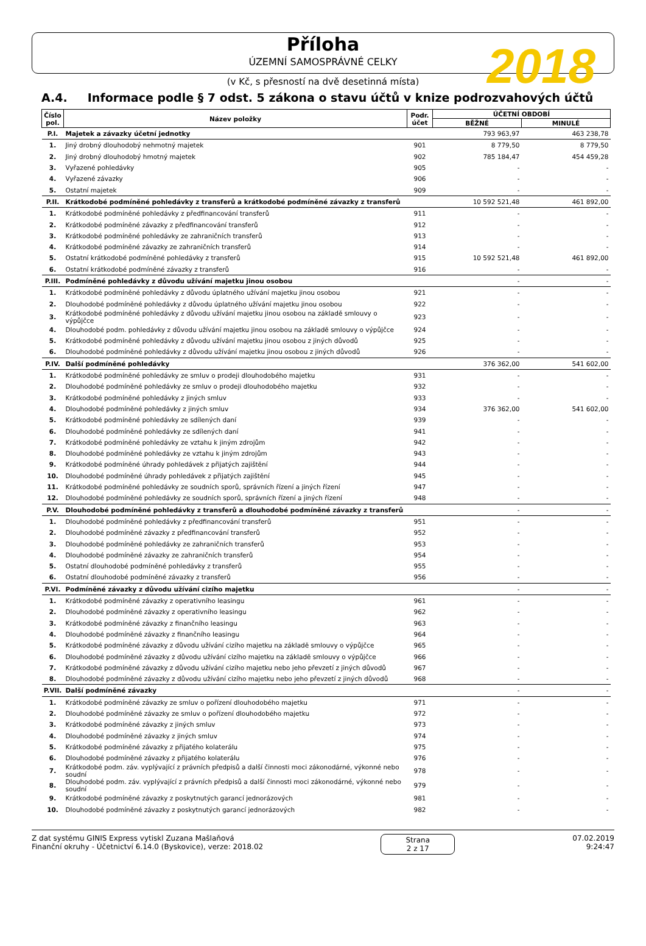Příloha
ÚZEMNÍ SAMOSPRÁVNÉ CELKY
2018
(v Kč, s přesností na dvě desetinná místa)
A.4. Informace podle § 7 odst. 5 zákona o stavu účtů v knize podrozvahových účtů
| Číslo pol. | Název položky | Podr. účet | ÚČETNÍ OBDOBÍ | |
| --- | --- | --- | --- | --- |
| | | | BĚŽNÉ | MINULÉ |
| P.I. | Majetek a závazky účetní jednotky | | 793 963,97 | 463 238,78 |
| 1. | Jiný drobný dlouhodobý nehmotný majetek | 901 | 8 779,50 | 8 779,50 |
| 2. | Jiný drobný dlouhodobý hmotný majetek | 902 | 785 184,47 | 454 459,28 |
| 3. | Vyřazené pohledávky | 905 | - | - |
| 4. | Vyřazené závazky | 906 | - | - |
| 5. | Ostatní majetek | 909 | - | - |
| P.II. | Krátkodobé podmíněné pohledávky z transferů a krátkodobé podmíněné závazky z transferů | | 10 592 521,48 | 461 892,00 |
| 1. | Krátkodobé podmíněné pohledávky z předfinancování transferů | 911 | - | - |
| 2. | Krátkodobé podmíněné závazky z předfinancování transferů | 912 | - | - |
| 3. | Krátkodobé podmíněné pohledávky ze zahraničních transferů | 913 | - | - |
| 4. | Krátkodobé podmíněné závazky ze zahraničních transferů | 914 | - | - |
| 5. | Ostatní krátkodobé podmíněné pohledávky z transferů | 915 | 10 592 521,48 | 461 892,00 |
| 6. | Ostatní krátkodobé podmíněné závazky z transferů | 916 | - | - |
| P.III. | Podmíněné pohledávky z důvodu užívání majetku jinou osobou | | - | - |
| 1. | Krátkodobé podmíněné pohledávky z důvodu úplatného užívání majetku jinou osobou | 921 | - | - |
| 2. | Dlouhodobé podmíněné pohledávky z důvodu úplatného užívání majetku jinou osobou | 922 | - | - |
| 3. | Krátkodobé podmíněné pohledávky z důvodu užívání majetku jinou osobou na základě smlouvy o výpůjčce | 923 | - | - |
| 4. | Dlouhodobé podm. pohledávky z důvodu užívání majetku jinou osobou na základě smlouvy o výpůjčce | 924 | - | - |
| 5. | Krátkodobé podmíněné pohledávky z důvodu užívání majetku jinou osobou z jiných důvodů | 925 | - | - |
| 6. | Dlouhodobé podmíněné pohledávky z důvodu užívání majetku jinou osobou z jiných důvodů | 926 | - | - |
| P.IV. | Další podmíněné pohledávky | | 376 362,00 | 541 602,00 |
| 1. | Krátkodobé podmíněné pohledávky ze smluv o prodeji dlouhodobého majetku | 931 | - | - |
| 2. | Dlouhodobé podmíněné pohledávky ze smluv o prodeji dlouhodobého majetku | 932 | - | - |
| 3. | Krátkodobé podmíněné pohledávky z jiných smluv | 933 | - | - |
| 4. | Dlouhodobé podmíněné pohledávky z jiných smluv | 934 | 376 362,00 | 541 602,00 |
| 5. | Krátkodobé podmíněné pohledávky ze sdílených daní | 939 | - | - |
| 6. | Dlouhodobé podmíněné pohledávky ze sdílených daní | 941 | - | - |
| 7. | Krátkodobé podmíněné pohledávky ze vztahu k jiným zdrojům | 942 | - | - |
| 8. | Dlouhodobé podmíněné pohledávky ze vztahu k jiným zdrojům | 943 | - | - |
| 9. | Krátkodobé podmíněné úhrady pohledávek z přijatých zajištění | 944 | - | - |
| 10. | Dlouhodobé podmíněné úhrady pohledávek z přijatých zajištění | 945 | - | - |
| 11. | Krátkodobé podmíněné pohledávky ze soudních sporů, správních řízení a jiných řízení | 947 | - | - |
| 12. | Dlouhodobé podmíněné pohledávky ze soudních sporů, správních řízení a jiných řízení | 948 | - | - |
| P.V. | Dlouhodobé podmíněné pohledávky z transferů a dlouhodobé podmíněné závazky z transferů | | - | - |
| 1. | Dlouhodobé podmíněné pohledávky z předfinancování transferů | 951 | - | - |
| 2. | Dlouhodobé podmíněné závazky z předfinancování transferů | 952 | - | - |
| 3. | Dlouhodobé podmíněné pohledávky ze zahraničních transferů | 953 | - | - |
| 4. | Dlouhodobé podmíněné závazky ze zahraničních transferů | 954 | - | - |
| 5. | Ostatní dlouhodobé podmíněné pohledávky z transferů | 955 | - | - |
| 6. | Ostatní dlouhodobé podmíněné závazky z transferů | 956 | - | - |
| P.VI. | Podmíněné závazky z důvodu užívání cizího majetku | | - | - |
| 1. | Krátkodobé podmíněné závazky z operativního leasingu | 961 | - | - |
| 2. | Dlouhodobé podmíněné závazky z operativního leasingu | 962 | - | - |
| 3. | Krátkodobé podmíněné závazky z finančního leasingu | 963 | - | - |
| 4. | Dlouhodobé podmíněné závazky z finančního leasingu | 964 | - | - |
| 5. | Krátkodobé podmíněné závazky z důvodu užívání cizího majetku na základě smlouvy o výpůjčce | 965 | - | - |
| 6. | Dlouhodobé podmíněné závazky z důvodu užívání cizího majetku na základě smlouvy o výpůjčce | 966 | - | - |
| 7. | Krátkodobé podmíněné závazky z důvodu užívání cizího majetku nebo jeho převzetí z jiných důvodů | 967 | - | - |
| 8. | Dlouhodobé podmíněné závazky z důvodu užívání cizího majetku nebo jeho převzetí z jiných důvodů | 968 | - | - |
| P.VII. | Další podmíněné závazky | | - | - |
| 1. | Krátkodobé podmíněné závazky ze smluv o pořízení dlouhodobého majetku | 971 | - | - |
| 2. | Dlouhodobé podmíněné závazky ze smluv o pořízení dlouhodobého majetku | 972 | - | - |
| 3. | Krátkodobé podmíněné závazky z jiných smluv | 973 | - | - |
| 4. | Dlouhodobé podmíněné závazky z jiných smluv | 974 | - | - |
| 5. | Krátkodobé podmíněné závazky z přijatého kolaterálu | 975 | - | - |
| 6. | Dlouhodobé podmíněné závazky z přijatého kolaterálu | 976 | - | - |
| 7. | Krátkodobé podm. záv. vyplývající z právních předpisů a další činnosti moci zákonodárné, výkonné nebo soudní | 978 | - | - |
| 8. | Dlouhodobé podm. záv. vyplývající z právních předpisů a další činnosti moci zákonodárné, výkonné nebo soudní | 979 | - | - |
| 9. | Krátkodobé podmíněné závazky z poskytnutých garancí jednorázových | 981 | - | - |
| 10. | Dlouhodobé podmíněné závazky z poskytnutých garancí jednorázových | 982 | - | - |
Z dat systému GINIS Express vytiskl Zuzana Mašlaňová
Finanční okruhy - Účetnictví 6.14.0 (Byskovice), verze: 2018.02
Strana
2 z 17
07.02.2019
9:24:47